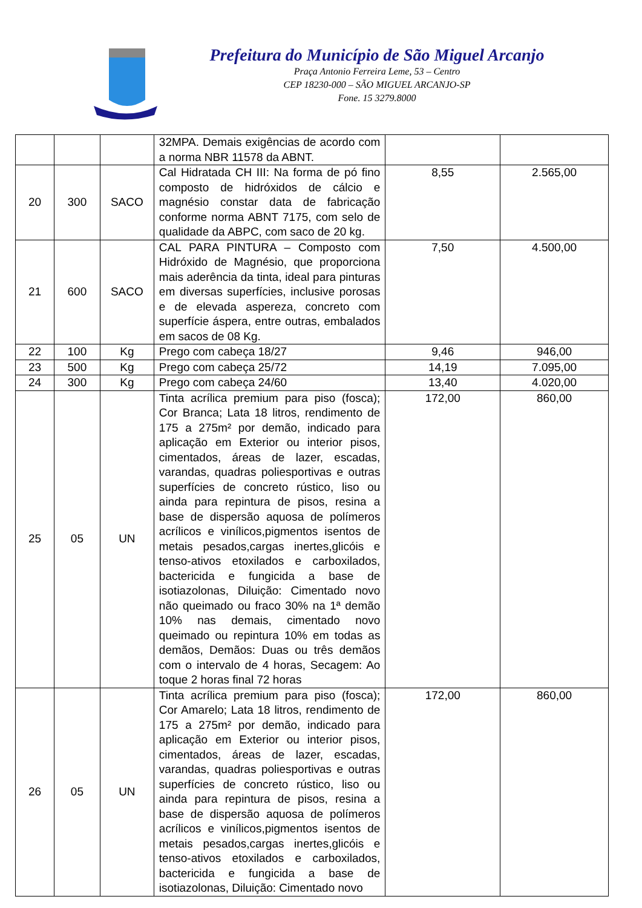Prefeitura do Município de São Miguel Arcanjo
Praça Antonio Ferreira Leme, 53 – Centro
CEP 18230-000 – SÃO MIGUEL ARCANJO-SP
Fone. 15 3279.8000
| | | | 32MPA. Demais exigências de acordo com a norma NBR 11578 da ABNT. | | |
| 20 | 300 | SACO | Cal Hidratada CH III: Na forma de pó fino composto de hidróxidos de cálcio e magnésio constar data de fabricação conforme norma ABNT 7175, com selo de qualidade da ABPC, com saco de 20 kg. | 8,55 | 2.565,00 |
| 21 | 600 | SACO | CAL PARA PINTURA – Composto com Hidróxido de Magnésio, que proporciona mais aderência da tinta, ideal para pinturas em diversas superfícies, inclusive porosas e de elevada aspereza, concreto com superfície áspera, entre outras, embalados em sacos de 08 Kg. | 7,50 | 4.500,00 |
| 22 | 100 | Kg | Prego com cabeça 18/27 | 9,46 | 946,00 |
| 23 | 500 | Kg | Prego com cabeça 25/72 | 14,19 | 7.095,00 |
| 24 | 300 | Kg | Prego com cabeça 24/60 | 13,40 | 4.020,00 |
| 25 | 05 | UN | Tinta acrílica premium para piso (fosca); Cor Branca; Lata 18 litros, rendimento de 175 a 275m² por demão, indicado para aplicação em Exterior ou interior pisos, cimentados, áreas de lazer, escadas, varandas, quadras poliesportivas e outras superfícies de concreto rústico, liso ou ainda para repintura de pisos, resina a base de dispersão aquosa de polímeros acrílicos e vinílicos,pigmentos isentos de metais pesados,cargas inertes,glicóis e tenso-ativos etoxilados e carboxilados, bactericida e fungicida a base de isotiazolonas, Diluição: Cimentado novo não queimado ou fraco 30% na 1ª demão 10% nas demais, cimentado novo queimado ou repintura 10% em todas as demãos, Demãos: Duas ou três demãos com o intervalo de 4 horas, Secagem: Ao toque 2 horas final 72 horas | 172,00 | 860,00 |
| 26 | 05 | UN | Tinta acrílica premium para piso (fosca); Cor Amarelo; Lata 18 litros, rendimento de 175 a 275m² por demão, indicado para aplicação em Exterior ou interior pisos, cimentados, áreas de lazer, escadas, varandas, quadras poliesportivas e outras superfícies de concreto rústico, liso ou ainda para repintura de pisos, resina a base de dispersão aquosa de polímeros acrílicos e vinílicos,pigmentos isentos de metais pesados,cargas inertes,glicóis e tenso-ativos etoxilados e carboxilados, bactericida e fungicida a base de isotiazolonas, Diluição: Cimentado novo | 172,00 | 860,00 |